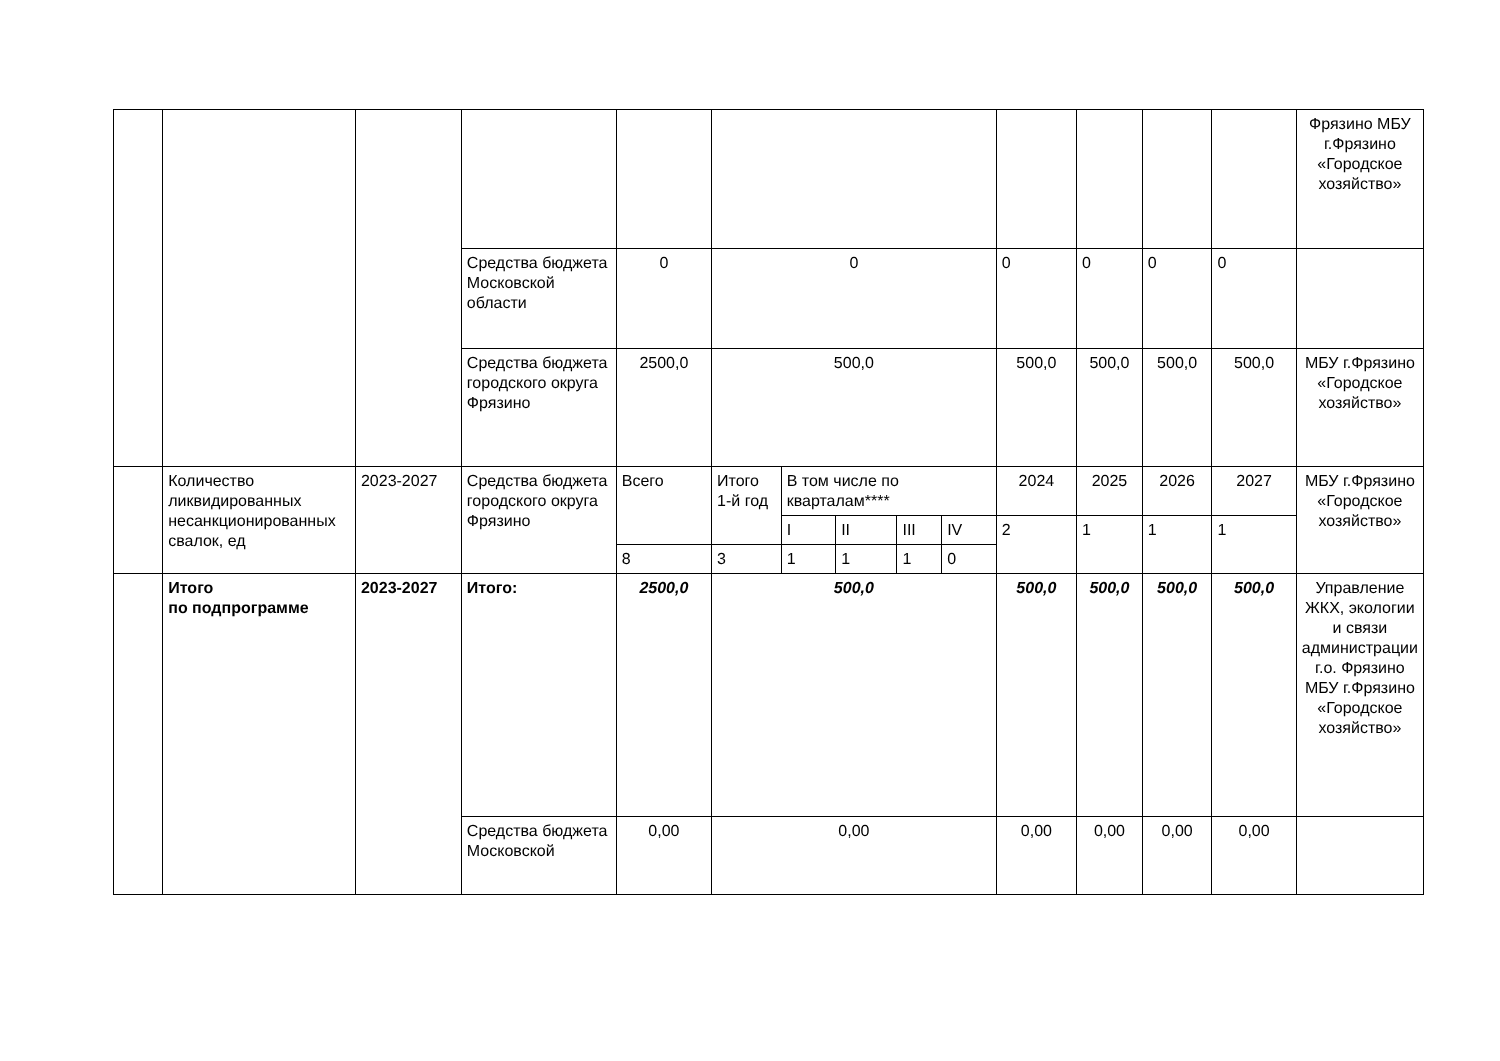| | | | | | | | | | | | | | | Фрязино МБУ г.Фрязино «Городское хозяйство» |
| | | | Средства бюджета Московской области | 0 | 0 | | | | | 0 | 0 | 0 | 0 | |
| | | | Средства бюджета городского округа Фрязино | 2500,0 | 500,0 | | | | | 500,0 | 500,0 | 500,0 | 500,0 | МБУ г.Фрязино «Городское хозяйство» |
| | Количество ликвидированных несанкционированных свалок, ед | 2023-2027 | Средства бюджета городского округа Фрязино | Всего | Итого 1-й год | В том числе по кварталам**** | | | | 2024 | 2025 | 2026 | 2027 | МБУ г.Фрязино «Городское хозяйство» |
| | | | | | | I | II | III | IV | 2 | 1 | 1 | 1 | |
| | | | | 8 | 3 | 1 | 1 | 1 | 0 | | | | | |
| | Итого по подпрограмме | 2023-2027 | Итого: | 2500,0 | 500,0 | | | | | 500,0 | 500,0 | 500,0 | 500,0 | Управление ЖКХ, экологии и связи администрации г.о. Фрязино МБУ г.Фрязино «Городское хозяйство» |
| | | | Средства бюджета Московской | 0,00 | 0,00 | | | | | 0,00 | 0,00 | 0,00 | 0,00 | |